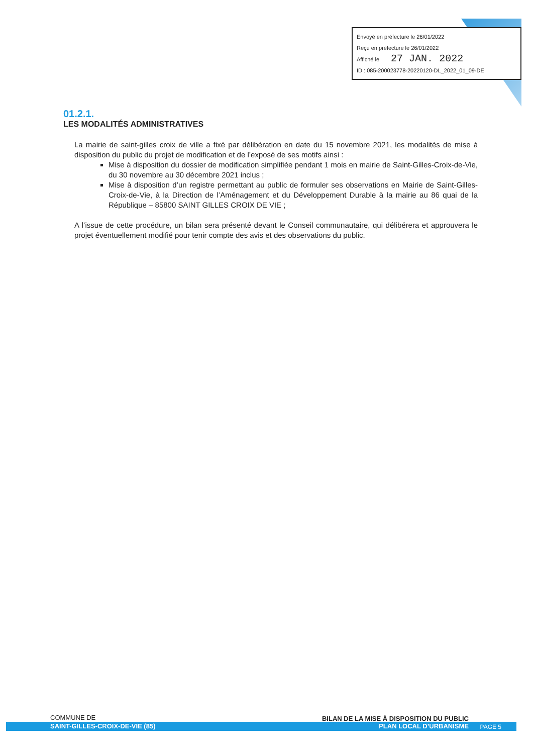Envoyé en préfecture le 26/01/2022
Reçu en préfecture le 26/01/2022
Affiché le 27 JAN. 2022
ID : 085-200023778-20220120-DL_2022_01_09-DE
01.2.1.
LES MODALITÉS ADMINISTRATIVES
La mairie de saint-gilles croix de ville a fixé par délibération en date du 15 novembre 2021, les modalités de mise à disposition du public du projet de modification et de l’exposé de ses motifs ainsi :
Mise à disposition du dossier de modification simplifiée pendant 1 mois en mairie de Saint-Gilles-Croix-de-Vie, du 30 novembre au 30 décembre 2021 inclus ;
Mise à disposition d’un registre permettant au public de formuler ses observations en Mairie de Saint-Gilles-Croix-de-Vie, à la Direction de l’Aménagement et du Développement Durable à la mairie au 86 quai de la République – 85800 SAINT GILLES CROIX DE VIE ;
A l’issue de cette procédure, un bilan sera présenté devant le Conseil communautaire, qui délibérera et approuvera le projet éventuellement modifié pour tenir compte des avis et des observations du public.
COMMUNE DE
SAINT-GILLES-CROIX-DE-VIE (85)
BILAN DE LA MISE À DISPOSITION DU PUBLIC
PLAN LOCAL D’URBANISME
PAGE 5